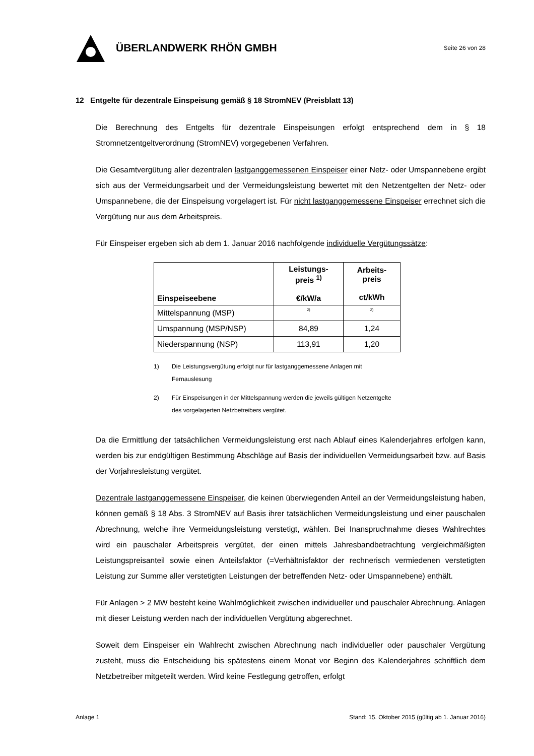ÜBERLANDWERK RHÖN GMBH
Seite 26 von 28
12 Entgelte für dezentrale Einspeisung gemäß § 18 StromNEV (Preisblatt 13)
Die Berechnung des Entgelts für dezentrale Einspeisungen erfolgt entsprechend dem in § 18 Stromnetzentgeltverordnung (StromNEV) vorgegebenen Verfahren.
Die Gesamtvergütung aller dezentralen lastganggemessenen Einspeiser einer Netz- oder Umspannebene ergibt sich aus der Vermeidungsarbeit und der Vermeidungsleistung bewertet mit den Netzentgelten der Netz- oder Umspannebene, die der Einspeisung vorgelagert ist. Für nicht lastganggemessene Einspeiser errechnet sich die Vergütung nur aus dem Arbeitspreis.
Für Einspeiser ergeben sich ab dem 1. Januar 2016 nachfolgende individuelle Vergütungssätze:
| Einspeiseebene | Leistungs- preis <sup>1)</sup> €/kW/a | Arbeits- preis ct/kWh |
| --- | --- | --- |
| Mittelspannung (MSP) | <sup>2)</sup> | <sup>2)</sup> |
| Umspannung (MSP/NSP) | 84,89 | 1,24 |
| Niederspannung (NSP) | 113,91 | 1,20 |
1) Die Leistungsvergütung erfolgt nur für lastganggemessene Anlagen mit Fernauslesung
2) Für Einspeisungen in der Mittelspannung werden die jeweils gültigen Netzentgelte des vorgelagerten Netzbetreibers vergütet.
Da die Ermittlung der tatsächlichen Vermeidungsleistung erst nach Ablauf eines Kalenderjahres erfolgen kann, werden bis zur endgültigen Bestimmung Abschläge auf Basis der individuellen Vermeidungsarbeit bzw. auf Basis der Vorjahresleistung vergütet.
Dezentrale lastganggemessene Einspeiser, die keinen überwiegenden Anteil an der Vermeidungsleistung haben, können gemäß § 18 Abs. 3 StromNEV auf Basis ihrer tatsächlichen Vermeidungsleistung und einer pauschalen Abrechnung, welche ihre Vermeidungsleistung verstetigt, wählen. Bei Inanspruchnahme dieses Wahlrechtes wird ein pauschaler Arbeitspreis vergütet, der einen mittels Jahresbandbetrachtung vergleichmäßigten Leistungspreisanteil sowie einen Anteilsfaktor (=Verhältnisfaktor der rechnerisch vermiedenen verstetigten Leistung zur Summe aller verstetigten Leistungen der betreffenden Netz- oder Umspannebene) enthält.
Für Anlagen > 2 MW besteht keine Wahlmöglichkeit zwischen individueller und pauschaler Abrechnung. Anlagen mit dieser Leistung werden nach der individuellen Vergütung abgerechnet.
Soweit dem Einspeiser ein Wahlrecht zwischen Abrechnung nach individueller oder pauschaler Vergütung zusteht, muss die Entscheidung bis spätestens einem Monat vor Beginn des Kalenderjahres schriftlich dem Netzbetreiber mitgeteilt werden. Wird keine Festlegung getroffen, erfolgt
Anlage 1 Stand: 15. Oktober 2015 (gültig ab 1. Januar 2016)